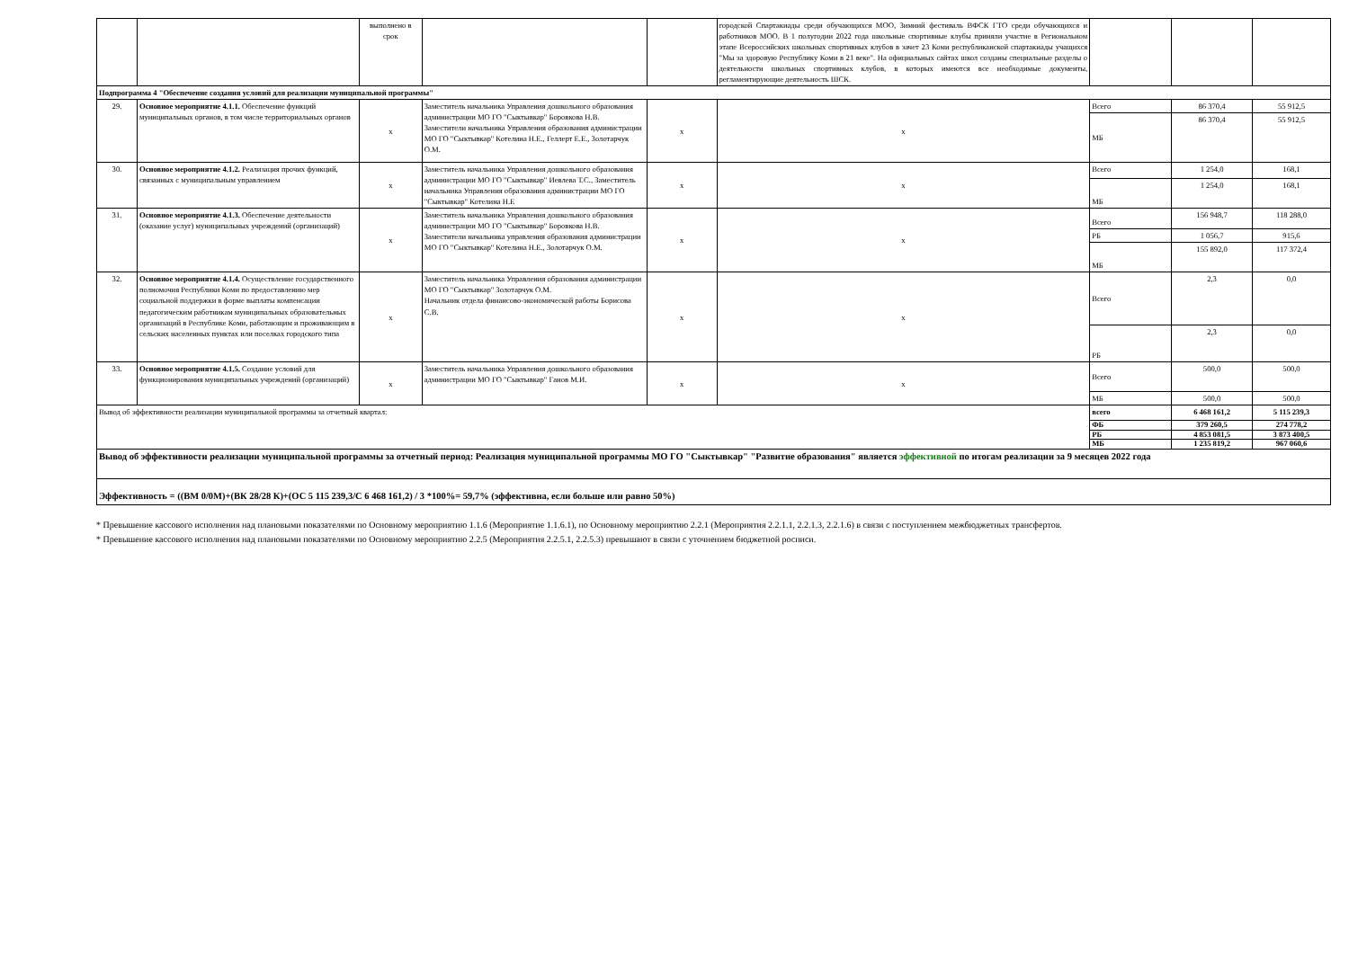| | | выполнено в срок | | | городской Спартакиады среди обучающихся МОО, Зимний фестиваль ВФСК ГТО среди обучающихся и работников МОО. В 1 полугодии 2022 года школьные спортивные клубы приняли участие в Региональном этапе Всероссийских школьных спортивных клубов в зачет 23 Коми республиканской спартакиады учащихся "Мы за здоровую Республику Коми в 21 веке". На официальных сайтах школ созданы специальные разделы о деятельности школьных спортивных клубов, в которых имеются все необходимые документы, регламентирующие деятельность ШСК. | | | |
| Подпрограмма 4 "Обеспечение создания условий для реализации муниципальной программы" | | | | | | | | |
| 29. | Основное мероприятие 4.1.1. Обеспечение функций муниципальных органов, в том числе территориальных органов | х | Заместитель начальника Управления дошкольного образования администрации МО ГО "Сыктывкар" Боровкова Н.В. Заместители начальника Управления образования администрации МО ГО "Сыктывкар" Котелина Н.Е., Геллерт Е.Е., Золотарчук О.М. | х | х | Всего | 86 370,4 | 55 912,5 |
| | | | | | | МБ | 86 370,4 | 55 912,5 |
| 30. | Основное мероприятие 4.1.2. Реализация прочих функций, связанных с муниципальным управлением | х | Заместитель начальника Управления дошкольного образования администрации МО ГО "Сыктывкар" Иевлева Т.С., Заместитель начальника Управления образования администрации МО ГО "Сыктывкар" Котелина Н.Е | х | х | Всего | 1 254,0 | 168,1 |
| | | | | | | МБ | 1 254,0 | 168,1 |
| 31. | Основное мероприятие 4.1.3. Обеспечение деятельности (оказание услуг) муниципальных учреждений (организаций) | х | Заместитель начальника Управления дошкольного образования администрации МО ГО "Сыктывкар" Боровкова Н.В. Заместители начальника управления образования администрации МО ГО "Сыктывкар" Котелина Н.Е., Золотарчук О.М. | х | х | Всего | 156 948,7 | 118 288,0 |
| | | | | | | РБ | 1 056,7 | 915,6 |
| | | | | | | МБ | 155 892,0 | 117 372,4 |
| 32. | Основное мероприятие 4.1.4. Осуществление государственного полномочия Республики Коми по предоставлению мер социальной поддержки в форме выплаты компенсации педагогическим работникам муниципальных образовательных организаций в Республике Коми, работающим и проживающим в сельских населенных пунктах или поселках городского типа | х | Заместитель начальника Управления образования администрации МО ГО "Сыктывкар" Золотарчук О.М. Начальник отдела финансово-экономической работы Борисова С.В. | х | х | Всего | 2,3 | 0,0 |
| | | | | | | РБ | 2,3 | 0,0 |
| 33. | Основное мероприятие 4.1.5. Создание условий для функционирования муниципальных учреждений (организаций) | х | Заместитель начальника Управления дошкольного образования администрации МО ГО "Сыктывкар" Ганов М.И. | х | х | Всего | 500,0 | 500,0 |
| | | | | | | МБ | 500,0 | 500,0 |
| Вывод об эффективности реализации муниципальной программы за отчетный квартал: | | | | | | всего | 6 468 161,2 | 5 115 239,3 |
| | | | | | | ФБ | 379 260,5 | 274 778,2 |
| | | | | | | РБ | 4 853 081,5 | 3 873 400,5 |
| | | | | | | МБ | 1 235 819,2 | 967 060,6 |
| Вывод об эффективности реализации муниципальной программы за отчетный период: Реализация муниципальной программы МО ГО "Сыктывкар" "Развитие образования" является эффективной по итогам реализации за 9 месяцев 2022 года | | | | | | | | |
| Эффективность = ((ВМ 0/0М)+(ВК 28/28 К)+(ОС 5 115 239,3/С 6 468 161,2) / 3 *100%= 59,7% (эффективна, если больше или равно 50%) | | | | | | | | |
* Превышение кассового исполнения над плановыми показателями по Основному мероприятию 1.1.6 (Мероприятие 1.1.6.1), по Основному мероприятию 2.2.1 (Мероприятия 2.2.1.1, 2.2.1.3, 2.2.1.6) в связи с поступлением межбюджетных трансфертов.
* Превышение кассового исполнения над плановыми показателями по Основному мероприятию 2.2.5 (Мероприятия 2.2.5.1, 2.2.5.3) превышают в связи с уточнением бюджетной росписи.